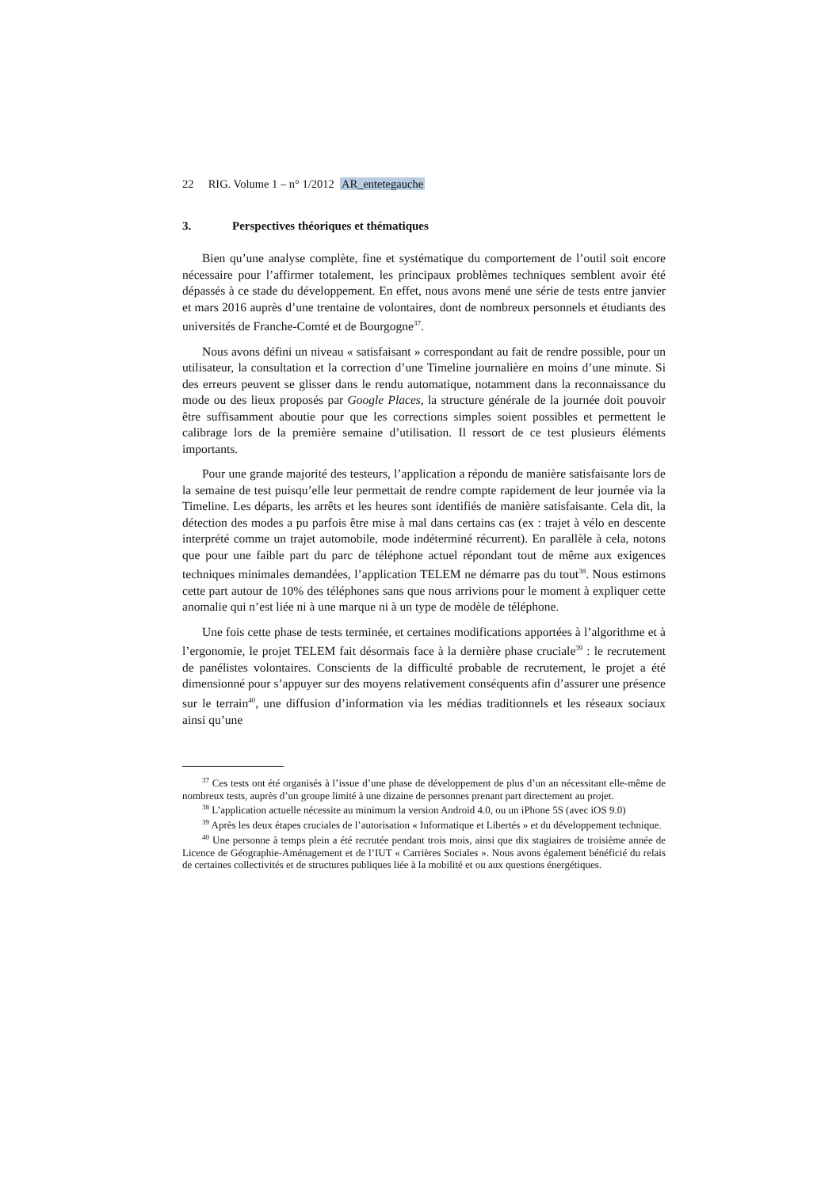22 RIG. Volume 1 – n° 1/2012 AR_entetegauche
3. Perspectives théoriques et thématiques
Bien qu’une analyse complète, fine et systématique du comportement de l’outil soit encore nécessaire pour l’affirmer totalement, les principaux problèmes techniques semblent avoir été dépassés à ce stade du développement. En effet, nous avons mené une série de tests entre janvier et mars 2016 auprès d’une trentaine de volontaires, dont de nombreux personnels et étudiants des universités de Franche-Comté et de Bourgogne<sup>37</sup>.
Nous avons défini un niveau « satisfaisant » correspondant au fait de rendre possible, pour un utilisateur, la consultation et la correction d’une Timeline journalière en moins d’une minute. Si des erreurs peuvent se glisser dans le rendu automatique, notamment dans la reconnaissance du mode ou des lieux proposés par Google Places, la structure générale de la journée doit pouvoir être suffisamment aboutie pour que les corrections simples soient possibles et permettent le calibrage lors de la première semaine d’utilisation. Il ressort de ce test plusieurs éléments importants.
Pour une grande majorité des testeurs, l’application a répondu de manière satisfaisante lors de la semaine de test puisqu’elle leur permettait de rendre compte rapidement de leur journée via la Timeline. Les départs, les arrêts et les heures sont identifiés de manière satisfaisante. Cela dit, la détection des modes a pu parfois être mise à mal dans certains cas (ex : trajet à vélo en descente interprété comme un trajet automobile, mode indéterminé récurrent). En parallèle à cela, notons que pour une faible part du parc de téléphone actuel répondant tout de même aux exigences techniques minimales demandées, l’application TELEM ne démarre pas du tout<sup>38</sup>. Nous estimons cette part autour de 10% des téléphones sans que nous arrivions pour le moment à expliquer cette anomalie qui n’est liée ni à une marque ni à un type de modèle de téléphone.
Une fois cette phase de tests terminée, et certaines modifications apportées à l’algorithme et à l’ergonomie, le projet TELEM fait désormais face à la dernière phase cruciale<sup>39</sup> : le recrutement de panélistes volontaires. Conscients de la difficulté probable de recrutement, le projet a été dimensionné pour s’appuyer sur des moyens relativement conséquents afin d’assurer une présence sur le terrain<sup>40</sup>, une diffusion d’information via les médias traditionnels et les réseaux sociaux ainsi qu’une
<sup>37</sup> Ces tests ont été organisés à l’issue d’une phase de développement de plus d’un an nécessitant elle-même de nombreux tests, auprès d’un groupe limité à une dizaine de personnes prenant part directement au projet.
<sup>38</sup> L’application actuelle nécessite au minimum la version Android 4.0, ou un iPhone 5S (avec iOS 9.0)
<sup>39</sup> Après les deux étapes cruciales de l’autorisation « Informatique et Libertés » et du développement technique.
<sup>40</sup> Une personne à temps plein a été recrutée pendant trois mois, ainsi que dix stagiaires de troisième année de Licence de Géographie-Aménagement et de l’IUT « Carrières Sociales ». Nous avons également bénéficié du relais de certaines collectivités et de structures publiques liée à la mobilité et ou aux questions énergétiques.